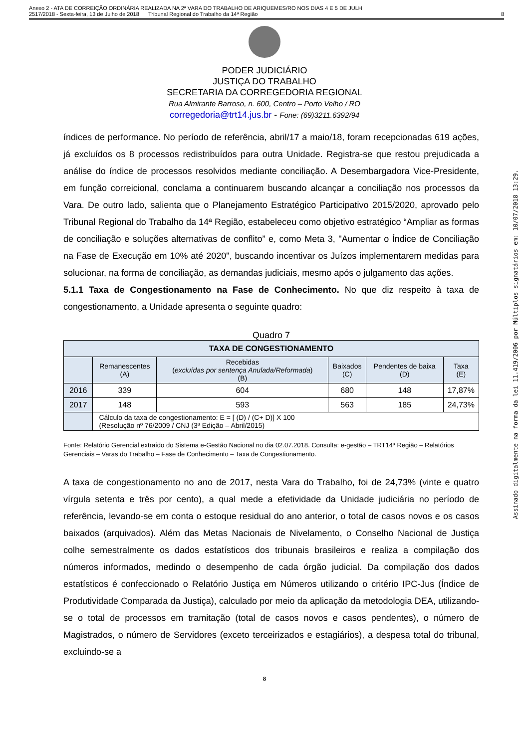Anexo 2 - ATA DE CORREIÇÃO ORDINÁRIA REALIZADA NA 2ª VARA DO TRABALHO DE ARIQUEMES/RO NOS DIAS 4 E 5 DE JULH
2517/2018 - Sexta-feira, 13 de Julho de 2018 Tribunal Regional do Trabalho da 14ª Região
8
PODER JUDICIÁRIO
JUSTIÇA DO TRABALHO
SECRETARIA DA CORREGEDORIA REGIONAL
Rua Almirante Barroso, n. 600, Centro – Porto Velho / RO
corregedoria@trt14.jus.br - Fone: (69)3211.6392/94
índices de performance. No período de referência, abril/17 a maio/18, foram recepcionadas 619 ações, já excluídos os 8 processos redistribuídos para outra Unidade. Registra-se que restou prejudicada a análise do índice de processos resolvidos mediante conciliação. A Desembargadora Vice-Presidente, em função correicional, conclama a continuarem buscando alcançar a conciliação nos processos da Vara. De outro lado, salienta que o Planejamento Estratégico Participativo 2015/2020, aprovado pelo Tribunal Regional do Trabalho da 14ª Região, estabeleceu como objetivo estratégico “Ampliar as formas de conciliação e soluções alternativas de conflito” e, como Meta 3, "Aumentar o Índice de Conciliação na Fase de Execução em 10% até 2020", buscando incentivar os Juízos implementarem medidas para solucionar, na forma de conciliação, as demandas judiciais, mesmo após o julgamento das ações.
5.1.1 Taxa de Congestionamento na Fase de Conhecimento. No que diz respeito à taxa de congestionamento, a Unidade apresenta o seguinte quadro:
Quadro 7
| TAXA DE CONGESTIONAMENTO | | | | | |
| --- | --- | --- | --- | --- | --- |
| | Remanescentes (A) | Recebidas ( excluídas por sentença Anulada/Reformada ) (B) | Baixados (C) | Pendentes de baixa (D) | Taxa (E) |
| 2016 | 339 | 604 | 680 | 148 | 17,87% |
| 2017 | 148 | 593 | 563 | 185 | 24,73% |
| | Cálculo da taxa de congestionamento: E = [ (D) / (C+ D)] X 100 (Resolução nº 76/2009 / CNJ (3ª Edição – Abril/2015) | | | | |
Fonte: Relatório Gerencial extraído do Sistema e-Gestão Nacional no dia 02.07.2018. Consulta: e-gestão – TRT14ª Região – Relatórios Gerenciais – Varas do Trabalho – Fase de Conhecimento – Taxa de Congestionamento.
A taxa de congestionamento no ano de 2017, nesta Vara do Trabalho, foi de 24,73% (vinte e quatro vírgula setenta e três por cento), a qual mede a efetividade da Unidade judiciária no período de referência, levando-se em conta o estoque residual do ano anterior, o total de casos novos e os casos baixados (arquivados). Além das Metas Nacionais de Nivelamento, o Conselho Nacional de Justiça colhe semestralmente os dados estatísticos dos tribunais brasileiros e realiza a compilação dos números informados, medindo o desempenho de cada órgão judicial. Da compilação dos dados estatísticos é confeccionado o Relatório Justiça em Números utilizando o critério IPC-Jus (Índice de Produtividade Comparada da Justiça), calculado por meio da aplicação da metodologia DEA, utilizando-se o total de processos em tramitação (total de casos novos e casos pendentes), o número de Magistrados, o número de Servidores (exceto terceirizados e estagiários), a despesa total do tribunal, excluindo-se a
8
Assinado digitalmente na forma da lei 11.419/2006 por Múltiplos signatários em: 10/07/2018 13:29.